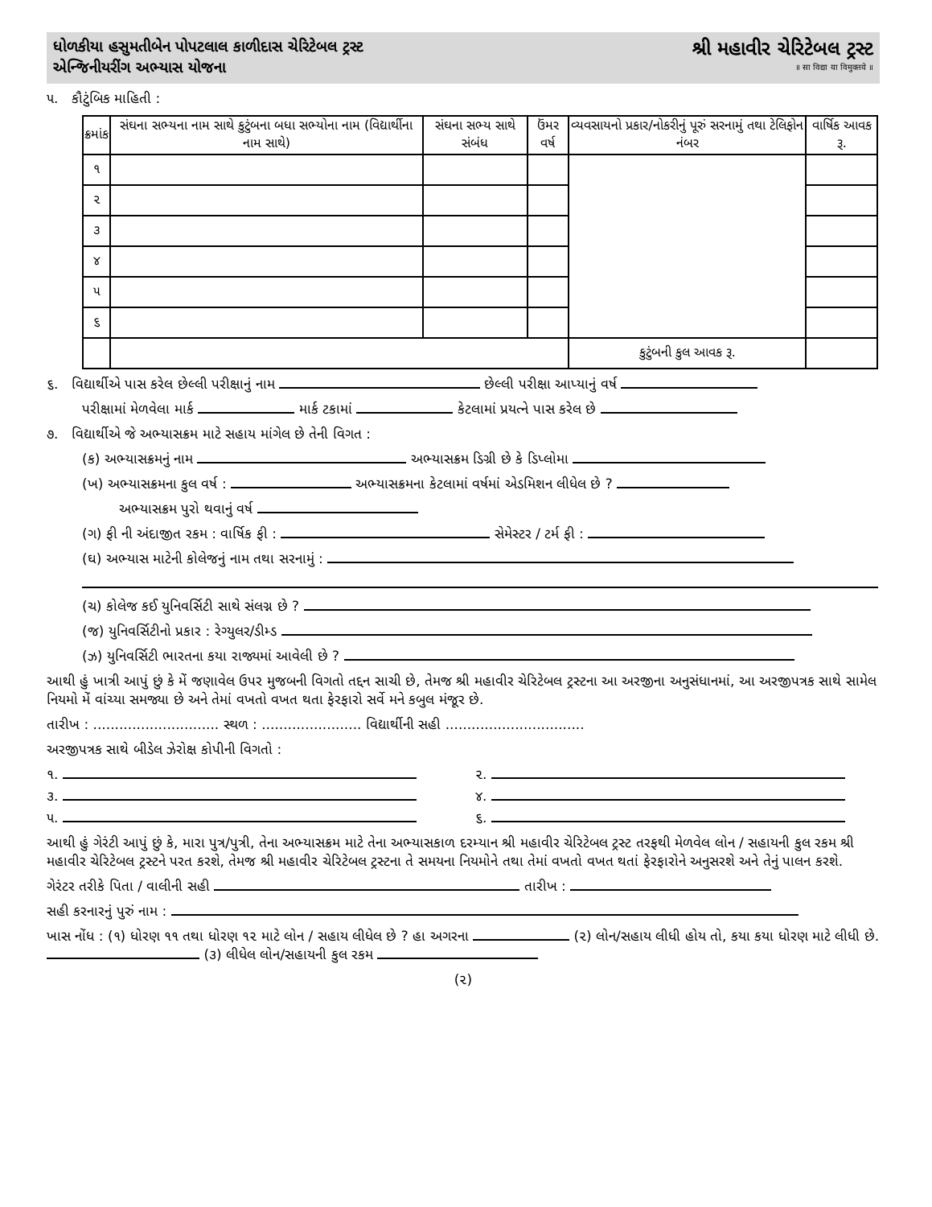ધોળકીયા હસુમતીબેન પોપટલાલ કાળીદાસ ચેરિટેબલ ટ્રસ્ટ
એન્જિનીયરીંગ અભ્યાસ યોજના
શ્રી મહાવીર ચેરિટેબલ ટ્રસ્ટ
॥ सा विद्या या विमुक्तये ॥
૫. કૌટુંબિક માહિતી :
| ક્રમાંક | સંઘના સભ્યના નામ સાથે કુટુંબના બધા સભ્યોના નામ (વિદ્યાર્થીના નામ સાથે) | સંઘના સભ્ય સાથે સંબંધ | ઉંમર વર્ષ | વ્યવસાયનો પ્રકાર/નોકરીનું પૂરું સરનામું તથા ટેલિફોન નંબર | વાર્ષિક આવક રૂ. |
| --- | --- | --- | --- | --- | --- |
| ૧ | | | | | |
| ૨ | | | | | |
| ૩ | | | | | |
| ૪ | | | | | |
| ૫ | | | | | |
| ૬ | | | | | |
| | | | | કુટુંબની કુલ આવક રૂ. | |
૬. વિદ્યાર્થીએ પાસ કરેલ છેલ્લી પરીક્ષાનું નામ છેલ્લી પરીક્ષા આપ્યાનું વર્ષ
પરીક્ષામાં મેળવેલા માર્ક માર્ક ટકામાં કેટલામાં પ્રયત્ને પાસ કરેલ છે
૭. વિદ્યાર્થીએ જે અભ્યાસક્રમ માટે સહાય માંગેલ છે તેની વિગત :
(ક) અભ્યાસક્રમનું નામ અભ્યાસક્રમ ડિગ્રી છે કે ડિપ્લોમા
(ખ) અભ્યાસક્રમના કુલ વર્ષ : અભ્યાસક્રમના કેટલામાં વર્ષમાં એડમિશન લીધેલ છે ?
અભ્યાસક્રમ પુરો થવાનું વર્ષ
(ગ) ફી ની અંદાજીત રકમ : વાર્ષિક ફી : સેમેસ્ટર / ટર્મ ફી :
(ઘ) અભ્યાસ માટેની કોલેજનું નામ તથા સરનામું :
(ચ) કોલેજ કઈ યુનિવર્સિટી સાથે સંલગ્ન છે ?
(જ) યુનિવર્સિટીનો પ્રકાર : રેગ્યુલર/ડીમ્ડ
(ઝ) યુનિવર્સિટી ભારતના કયા રાજ્યમાં આવેલી છે ?
આથી હું ખાત્રી આપું છું કે મેં જણાવેલ ઉપર મુજબની વિગતો તદ્દન સાચી છે, તેમજ શ્રી મહાવીર ચેરિટેબલ ટ્રસ્ટના આ અરજીના અનુસંધાનમાં, આ અરજીપત્રક સાથે સામેલ નિયમો મેં વાંચ્યા સમજ્યા છે અને તેમાં વખતો વખત થતા ફેરફારો સર્વે મને કબુલ મંજૂર છે.
તારીખ : ............................. સ્થળ : ....................... વિદ્યાર્થીની સહી ................................
અરજીપત્રક સાથે બીડેલ ઝેરોક્ષ કોપીની વિગતો :
૧.
૨.
૩.
૪.
૫.
૬.
આથી હું ગેરંટી આપું છું કે, મારા પુત્ર/પુત્રી, તેના અભ્યાસક્રમ માટે તેના અભ્યાસકાળ દરમ્યાન શ્રી મહાવીર ચેરિટેબલ ટ્રસ્ટ તરફથી મેળવેલ લોન / સહાયની કુલ રકમ શ્રી મહાવીર ચેરિટેબલ ટ્રસ્ટને પરત કરશે, તેમજ શ્રી મહાવીર ચેરિટેબલ ટ્રસ્ટના તે સમયના નિયમોને તથા તેમાં વખતો વખત થતાં ફેરફારોને અનુસરશે અને તેનું પાલન કરશે.
ગેરંટર તરીકે પિતા / વાલીની સહી તારીખ :
સહી કરનારનું પુરું નામ :
ખાસ નોંધ : (૧) ધોરણ ૧૧ તથા ધોરણ ૧૨ માટે લોન / સહાય લીધેલ છે ? હા અગરના (૨) લોન/સહાય લીધી હોય તો, કયા કયા ધોરણ માટે લીધી છે. (૩) લીધેલ લોન/સહાયની કુલ રકમ
(૨)